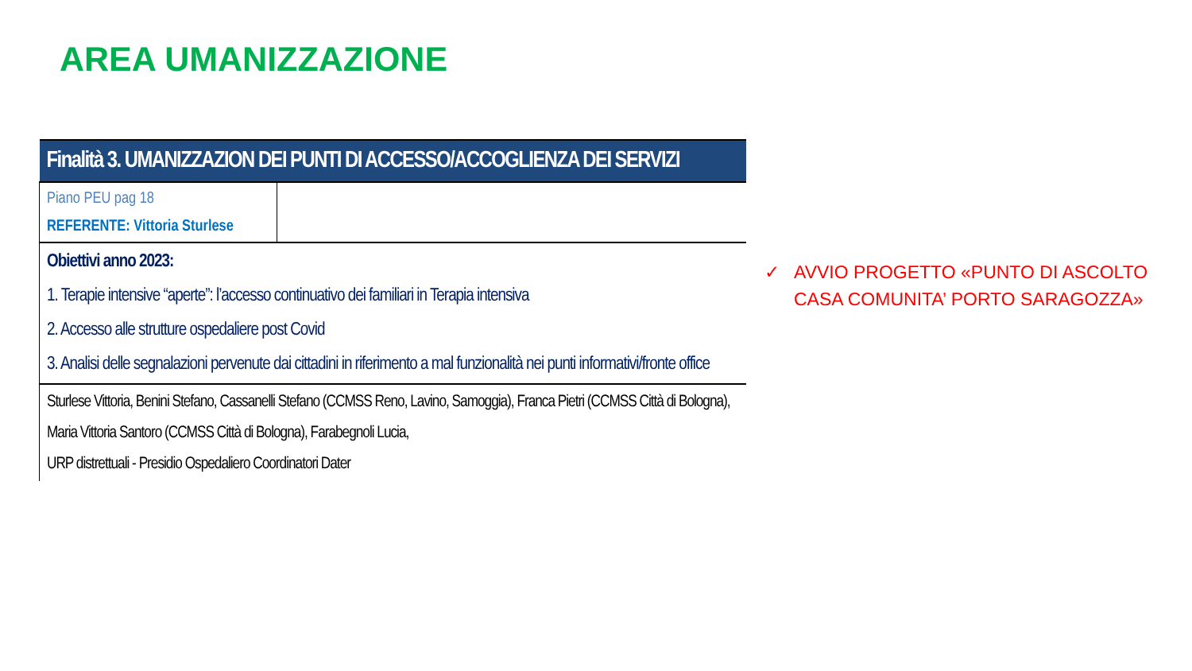AREA UMANIZZAZIONE
| Finalità 3. UMANIZZAZION DEI PUNTI DI ACCESSO/ACCOGLIENZA DEI SERVIZI | |
| Piano PEU pag 18 REFERENTE: Vittoria Sturlese | |
| Obiettivi anno 2023: 1. Terapie intensive “aperte”: l’accesso continuativo dei familiari in Terapia intensiva 2. Accesso alle strutture ospedaliere post Covid 3. Analisi delle segnalazioni pervenute dai cittadini in riferimento a mal funzionalità nei punti informativi/fronte office | |
| Sturlese Vittoria, Benini Stefano, Cassanelli Stefano (CCMSS Reno, Lavino, Samoggia), Franca Pietri (CCMSS Città di Bologna), Maria Vittoria Santoro (CCMSS Città di Bologna), Farabegnoli Lucia, URP distrettuali - Presidio Ospedaliero Coordinatori Dater | |
✓ AVVIO PROGETTO «PUNTO DI ASCOLTO CASA COMUNITA’ PORTO SARAGOZZA»